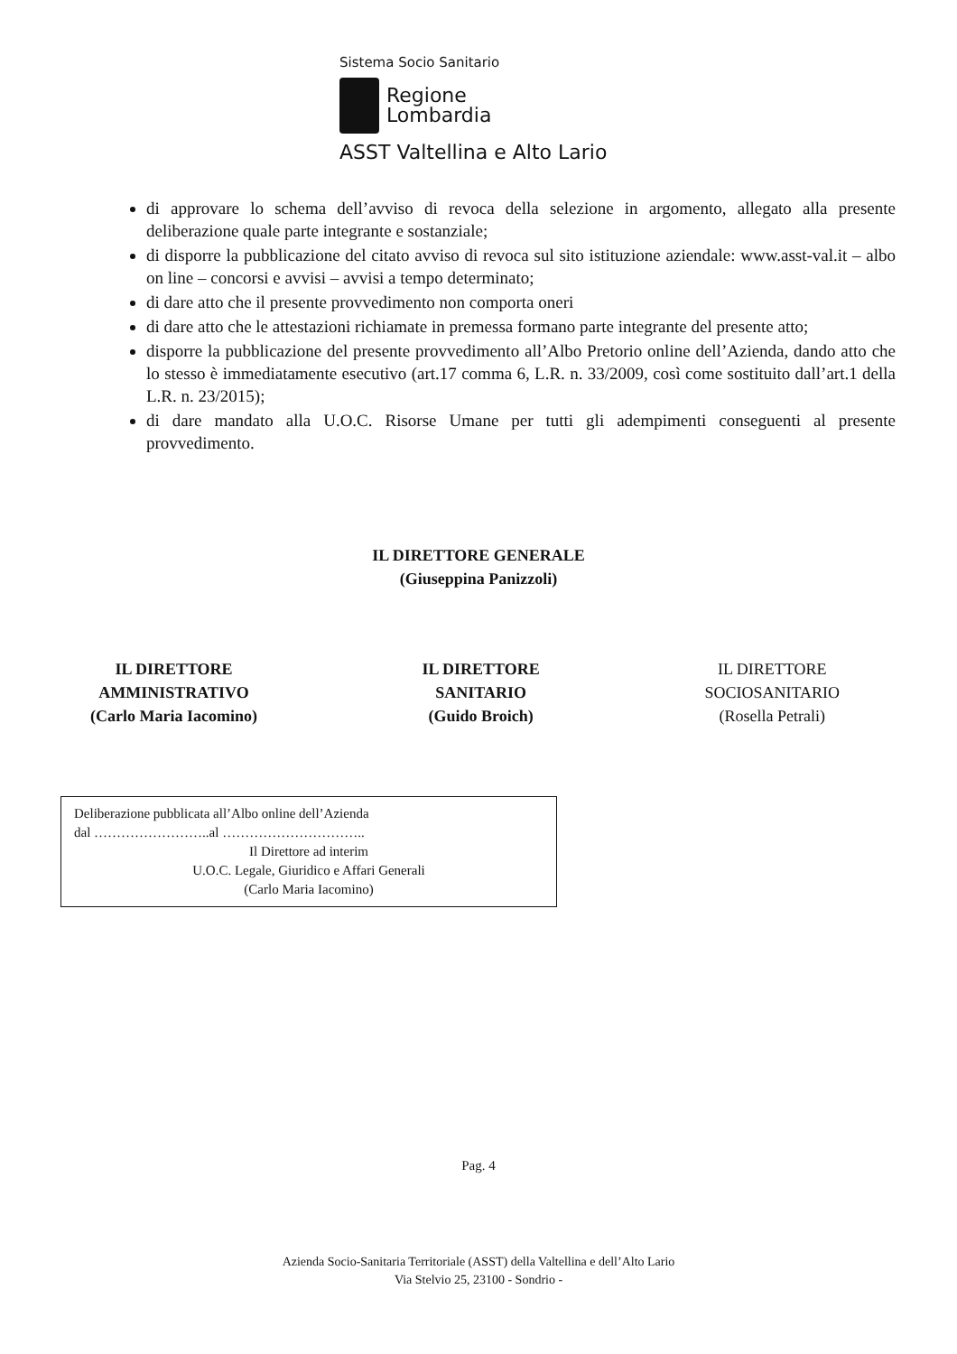Sistema Socio Sanitario
Regione
Lombardia
ASST Valtellina e Alto Lario
di approvare lo schema dell’avviso di revoca della selezione in argomento, allegato alla presente deliberazione quale parte integrante e sostanziale;
di disporre la pubblicazione del citato avviso di revoca sul sito istituzione aziendale: www.asst-val.it – albo on line – concorsi e avvisi – avvisi a tempo determinato;
di dare atto che il presente provvedimento non comporta oneri
di dare atto che le attestazioni richiamate in premessa formano parte integrante del presente atto;
disporre la pubblicazione del presente provvedimento all’Albo Pretorio online dell’Azienda, dando atto che lo stesso è immediatamente esecutivo (art.17 comma 6, L.R. n. 33/2009, così come sostituito dall’art.1 della L.R. n. 23/2015);
di dare mandato alla U.O.C. Risorse Umane per tutti gli adempimenti conseguenti al presente provvedimento.
IL DIRETTORE GENERALE
(Giuseppina Panizzoli)
IL DIRETTORE
AMMINISTRATIVO
(Carlo Maria Iacomino)
IL DIRETTORE
SANITARIO
(Guido Broich)
IL DIRETTORE
SOCIOSANITARIO
(Rosella Petrali)
Deliberazione pubblicata all’Albo online dell’Azienda
dal ……………………..al …………………………..
Il Direttore ad interim
U.O.C. Legale, Giuridico e Affari Generali
(Carlo Maria Iacomino)
Pag. 4
Azienda Socio-Sanitaria Territoriale (ASST) della Valtellina e dell’Alto Lario
Via Stelvio 25, 23100 - Sondrio -